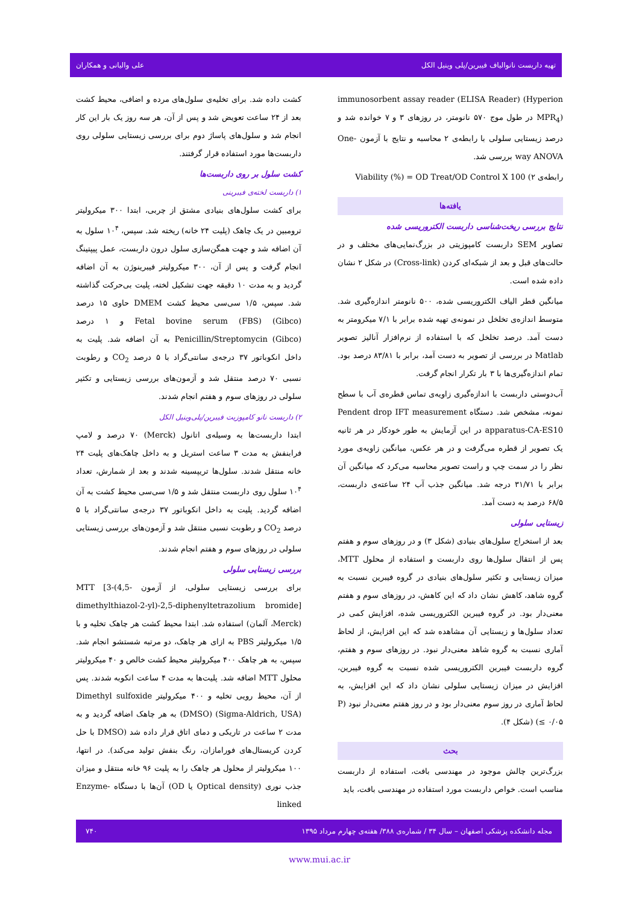تهیه داربست نانوالیاف فیبرین/پلی وینیل الکل علی والیانی و همکاران
کشت داده شد. برای تخلیه‌ی سلول‌های مرده و اضافی، محیط کشت بعد از ۲۴ ساعت تعویض شد و پس از آن، هر سه روز یک بار این کار انجام شد و سلول‌های پاساژ دوم برای بررسی زیستایی سلولی روی داربست‌ها مورد استفاده قرار گرفتند.
کشت سلول بر روی داربست‌ها
۱) داربست لخته‌ی فیبرینی
برای کشت سلول‌های بنیادی مشتق از چربی، ابتدا ۳۰۰ میکرولیتر ترومبین در یک چاهک (پلیت ۲۴ خانه) ریخته شد. سپس، ۱۰<sup>۴</sup> سلول به آن اضافه شد و جهت همگن‌سازی سلول درون داربست، عمل پیپتینگ انجام گرفت و پس از آن، ۳۰۰ میکرولیتر فیبرینوژن به آن اضافه گردید و به مدت ۱۰ دقیقه جهت تشکیل لخته، پلیت بی‌حرکت گذاشته شد. سپس، ۱/۵ سی‌سی محیط کشت DMEM حاوی ۱۵ درصد Fetal bovine serum (FBS) (Gibco) و ۱ درصد Penicillin/Streptomycin (Gibco) به آن اضافه شد. پلیت به داخل انکوباتور ۳۷ درجه‌ی سانتی‌گراد با ۵ درصد CO<sub>2</sub> و رطوبت نسبی ۷۰ درصد منتقل شد و آزمون‌های بررسی زیستایی و تکثیر سلولی در روزهای سوم و هفتم انجام شدند.
۲) داربست نانو کامپوزیت فیبرین/پلی‌وینیل الکل
ابتدا داربست‌ها به وسیله‌ی اتانول (Merck) ۷۰ درصد و لامپ فرابنفش به مدت ۳ ساعت استریل و به داخل چاهک‌های پلیت ۲۴ خانه منتقل شدند. سلول‌ها تریپسینه شدند و بعد از شمارش، تعداد ۱۰<sup>۴</sup> سلول روی داربست منتقل شد و ۱/۵ سی‌سی محیط کشت به آن اضافه گردید. پلیت به داخل انکوباتور ۳۷ درجه‌ی سانتی‌گراد با ۵ درصد CO<sub>2</sub> و رطوبت نسبی منتقل شد و آزمون‌های بررسی زیستایی سلولی در روزهای سوم و هفتم انجام شدند.
بررسی زیستایی سلولی
برای بررسی زیستایی سلولی، از آزمون MTT [3-(4,5-dimethylthiazol-2-yl)-2,5-diphenyltetrazolium bromide] (Merck، آلمان) استفاده شد. ابتدا محیط کشت هر چاهک تخلیه و با ۱/۵ میکرولیتر PBS به ازای هر چاهک، دو مرتبه شستشو انجام شد. سپس، به هر چاهک ۴۰۰ میکرولیتر محیط کشت خالص و ۴۰ میکرولیتر محلول MTT اضافه شد. پلیت‌ها به مدت ۴ ساعت انکوبه شدند. پس از آن، محیط رویی تخلیه و ۴۰۰ میکرولیتر Dimethyl sulfoxide (DMSO) (Sigma-Aldrich, USA) به هر چاهک اضافه گردید و به مدت ۲ ساعت در تاریکی و دمای اتاق قرار داده شد (DMSO با حل کردن کریستال‌های فورامازان، رنگ بنفش تولید می‌کند). در انتها، ۱۰۰ میکرولیتر از محلول هر چاهک را به پلیت ۹۶ خانه منتقل و میزان جذب نوری (Optical density یا OD) آن‌ها با دستگاه Enzyme-linked
immunosorbent assay reader (ELISA Reader) (Hyperion MPR<sub>4</sub>) در طول موج ۵۷۰ نانومتر، در روزهای ۳ و ۷ خوانده شد و درصد زیستایی سلولی با رابطه‌ی ۲ محاسبه و نتایج با آزمون One-way ANOVA بررسی شد.
رابطه‌ی ۲) Viability (%) = OD Treat/OD Control X 100
یافته‌ها
نتایج بررسی ریخت‌شناسی داربست الکتروریسی شده
تصاویر SEM داربست کامپوزیتی در بزرگ‌نمایی‌های مختلف و در حالت‌های قبل و بعد از شبکه‌ای کردن (Cross-link) در شکل ۲ نشان داده شده است.
میانگین قطر الیاف الکتروریسی شده، ۵۰۰ نانومتر اندازه‌گیری شد. متوسط اندازه‌ی تخلخل در نمونه‌ی تهیه شده برابر با ۷/۱ میکرومتر به دست آمد. درصد تخلخل که با استفاده از نرم‌افزار آنالیز تصویر Matlab در بررسی از تصویر به دست آمد، برابر با ۸۳/۸۱ درصد بود. تمام اندازه‌گیری‌ها با ۳ بار تکرار انجام گرفت.
آب‌دوستی داربست با اندازه‌گیری زاویه‌ی تماس قطره‌ی آب با سطح نمونه، مشخص شد. دستگاه Pendent drop IFT measurement apparatus-CA-ES10 در این آزمایش به طور خودکار در هر ثانیه یک تصویر از قطره می‌گرفت و در هر عکس، میانگین زاویه‌ی مورد نظر را در سمت چپ و راست تصویر محاسبه می‌کرد که میانگین آن برابر با ۳۱/۷۱ درجه شد. میانگین جذب آب ۲۴ ساعته‌ی داربست، ۶۸/۵ درصد به دست آمد.
زیستایی سلولی
بعد از استخراج سلول‌های بنیادی (شکل ۳) و در روزهای سوم و هفتم پس از انتقال سلول‌ها روی داربست و استفاده از محلول MTT، میزان زیستایی و تکثیر سلول‌های بنیادی در گروه فیبرین نسبت به گروه شاهد، کاهش نشان داد که این کاهش، در روزهای سوم و هفتم معنی‌دار بود. در گروه فیبرین الکتروریسی شده، افزایش کمی در تعداد سلول‌ها و زیستایی آن مشاهده شد که این افزایش، از لحاظ آماری نسبت به گروه شاهد معنی‌دار نبود. در روزهای سوم و هفتم، گروه داربست فیبرین الکتروریسی شده نسبت به گروه فیبرین، افزایش در میزان زیستایی سلولی نشان داد که این افزایش، به لحاظ آماری در روز سوم معنی‌دار بود و در روز هفتم معنی‌دار نبود (P ≤ ۰/۰۵) (شکل ۴).
بحث
بزرگ‌ترین چالش موجود در مهندسی بافت، استفاده از داربست مناسب است. خواص داربست مورد استفاده در مهندسی بافت، باید
مجله دانشکده پزشکی اصفهان – سال ۳۴ / شماره‌ی ۳۸۸/ هفته‌ی چهارم مرداد ۱۳۹۵ ۷۴۰
www.mui.ac.ir